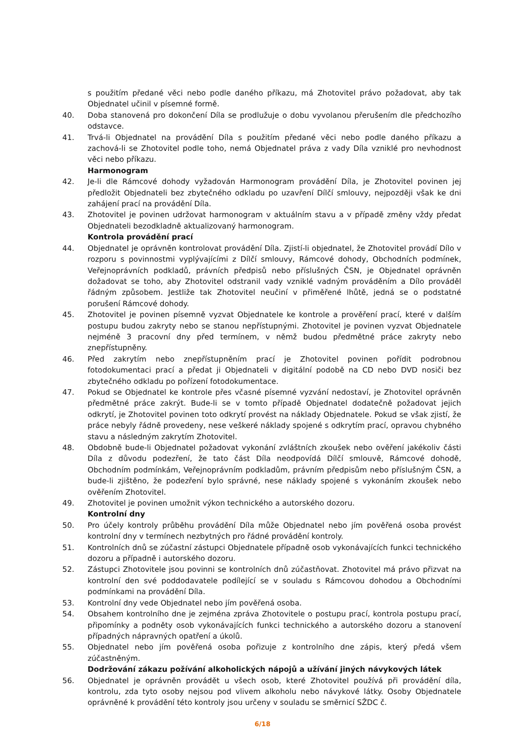s použitím předané věci nebo podle daného příkazu, má Zhotovitel právo požadovat, aby tak Objednatel učinil v písemné formě.
40. Doba stanovená pro dokončení Díla se prodlužuje o dobu vyvolanou přerušením dle předchozího odstavce.
41. Trvá-li Objednatel na provádění Díla s použitím předané věci nebo podle daného příkazu a zachová-li se Zhotovitel podle toho, nemá Objednatel práva z vady Díla vzniklé pro nevhodnost věci nebo příkazu.
Harmonogram
42. Je-li dle Rámcové dohody vyžadován Harmonogram provádění Díla, je Zhotovitel povinen jej předložit Objednateli bez zbytečného odkladu po uzavření Dílčí smlouvy, nejpozději však ke dni zahájení prací na provádění Díla.
43. Zhotovitel je povinen udržovat harmonogram v aktuálním stavu a v případě změny vždy předat Objednateli bezodkladně aktualizovaný harmonogram.
Kontrola provádění prací
44. Objednatel je oprávněn kontrolovat provádění Díla. Zjistí-li objednatel, že Zhotovitel provádí Dílo v rozporu s povinnostmi vyplývajícími z Dílčí smlouvy, Rámcové dohody, Obchodních podmínek, Veřejnoprávních podkladů, právních předpisů nebo příslušných ČSN, je Objednatel oprávněn dožadovat se toho, aby Zhotovitel odstranil vady vzniklé vadným prováděním a Dílo prováděl řádným způsobem. Jestliže tak Zhotovitel neučiní v přiměřené lhůtě, jedná se o podstatné porušení Rámcové dohody.
45. Zhotovitel je povinen písemně vyzvat Objednatele ke kontrole a prověření prací, které v dalším postupu budou zakryty nebo se stanou nepřístupnými. Zhotovitel je povinen vyzvat Objednatele nejméně 3 pracovní dny před termínem, v němž budou předmětné práce zakryty nebo znepřístupněny.
46. Před zakrytím nebo znepřístupněním prací je Zhotovitel povinen pořídit podrobnou fotodokumentaci prací a předat ji Objednateli v digitální podobě na CD nebo DVD nosiči bez zbytečného odkladu po pořízení fotodokumentace.
47. Pokud se Objednatel ke kontrole přes včasné písemné vyzvání nedostaví, je Zhotovitel oprávněn předmětné práce zakrýt. Bude-li se v tomto případě Objednatel dodatečně požadovat jejich odkrytí, je Zhotovitel povinen toto odkrytí provést na náklady Objednatele. Pokud se však zjistí, že práce nebyly řádně provedeny, nese veškeré náklady spojené s odkrytím prací, opravou chybného stavu a následným zakrytím Zhotovitel.
48. Obdobně bude-li Objednatel požadovat vykonání zvláštních zkoušek nebo ověření jakékoliv části Díla z důvodu podezření, že tato část Díla neodpovídá Dílčí smlouvě, Rámcové dohodě, Obchodním podmínkám, Veřejnoprávním podkladům, právním předpisům nebo příslušným ČSN, a bude-li zjištěno, že podezření bylo správné, nese náklady spojené s vykonáním zkoušek nebo ověřením Zhotovitel.
49. Zhotovitel je povinen umožnit výkon technického a autorského dozoru.
Kontrolní dny
50. Pro účely kontroly průběhu provádění Díla může Objednatel nebo jím pověřená osoba provést kontrolní dny v termínech nezbytných pro řádné provádění kontroly.
51. Kontrolních dnů se zúčastní zástupci Objednatele případně osob vykonávajících funkci technického dozoru a případně i autorského dozoru.
52. Zástupci Zhotovitele jsou povinni se kontrolních dnů zúčastňovat. Zhotovitel má právo přizvat na kontrolní den své poddodavatele podílející se v souladu s Rámcovou dohodou a Obchodními podmínkami na provádění Díla.
53. Kontrolní dny vede Objednatel nebo jím pověřená osoba.
54. Obsahem kontrolního dne je zejména zpráva Zhotovitele o postupu prací, kontrola postupu prací, připomínky a podněty osob vykonávajících funkci technického a autorského dozoru a stanovení případných nápravných opatření a úkolů.
55. Objednatel nebo jím pověřená osoba pořizuje z kontrolního dne zápis, který předá všem zúčastněným.
Dodržování zákazu požívání alkoholických nápojů a užívání jiných návykových látek
56. Objednatel je oprávněn provádět u všech osob, které Zhotovitel používá při provádění díla, kontrolu, zda tyto osoby nejsou pod vlivem alkoholu nebo návykové látky. Osoby Objednatele oprávněné k provádění této kontroly jsou určeny v souladu se směrnicí SŽDC č.
6/18